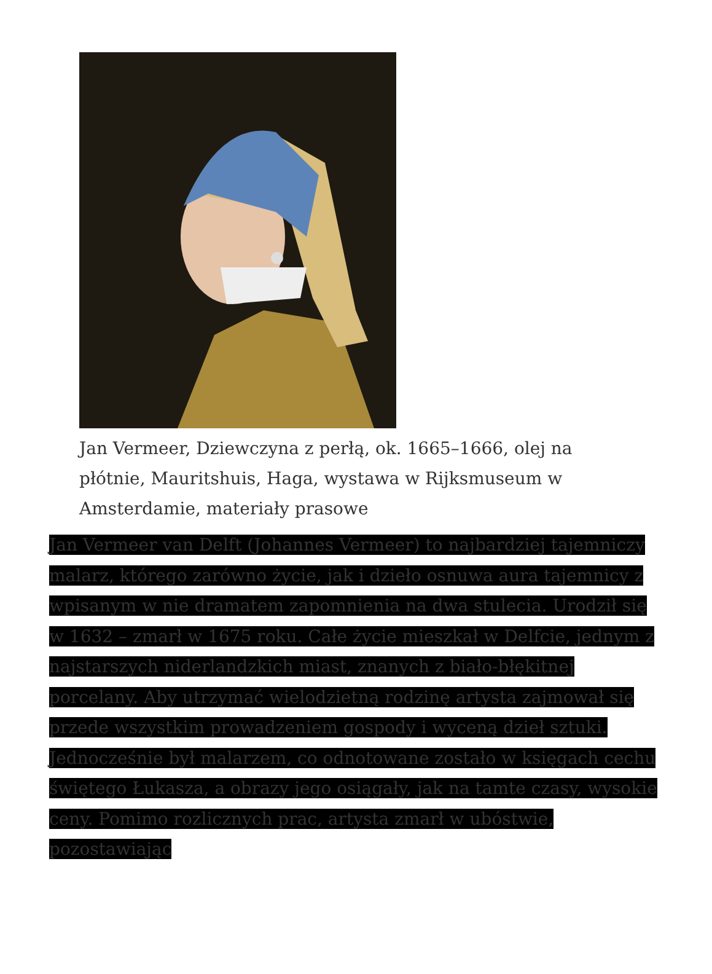Jan Vermeer, Dziewczyna z perłą, ok. 1665–1666, olej na płótnie, Mauritshuis, Haga, wystawa w Rijksmuseum w Amsterdamie, materiały prasowe
Jan Vermeer van Delft (Johannes Vermeer) to najbardziej tajemniczy malarz, którego zarówno życie, jak i dzieło osnuwa aura tajemnicy z wpisanym w nie dramatem zapomnienia na dwa stulecia. Urodził się w 1632 – zmarł w 1675 roku. Całe życie mieszkał w Delfcie, jednym z najstarszych niderlandzkich miast, znanych z biało-błękitnej porcelany. Aby utrzymać wielodzietną rodzinę artysta zajmował się przede wszystkim prowadzeniem gospody i wyceną dzieł sztuki. Jednocześnie był malarzem, co odnotowane zostało w księgach cechu świętego Łukasza, a obrazy jego osiągały, jak na tamte czasy, wysokie ceny. Pomimo rozlicznych prac, artysta zmarł w ubóstwie, pozostawiając